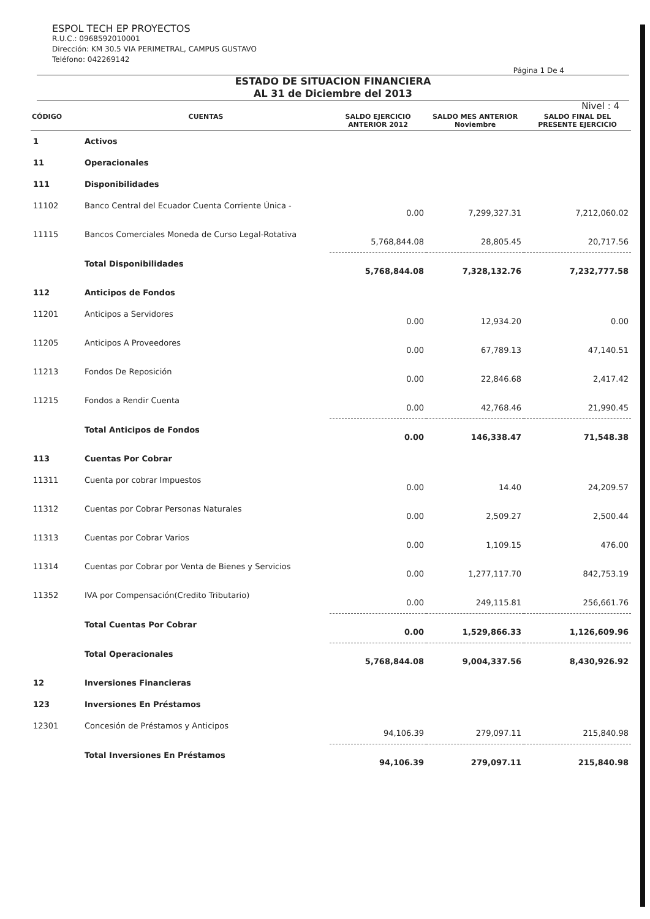ESPOL TECH EP PROYECTOS
R.U.C.: 0968592010001
Dirección: KM 30.5 VIA PERIMETRAL, CAMPUS GUSTAVO
Teléfono: 042269142
Página 1 De 4
ESTADO DE SITUACION FINANCIERA
AL 31 de Diciembre del 2013
Nivel : 4
| CÓDIGO | CUENTAS | SALDO EJERCICIO ANTERIOR 2012 | SALDO MES ANTERIOR Noviembre | SALDO FINAL DEL PRESENTE EJERCICIO |
| --- | --- | --- | --- | --- |
| 1 | Activos | | | |
| 11 | Operacionales | | | |
| 111 | Disponibilidades | | | |
| 11102 | Banco Central del Ecuador Cuenta Corriente Única - | 0.00 | 7,299,327.31 | 7,212,060.02 |
| 11115 | Bancos Comerciales Moneda de Curso Legal-Rotativa | 5,768,844.08 | 28,805.45 | 20,717.56 |
| | Total Disponibilidades | 5,768,844.08 | 7,328,132.76 | 7,232,777.58 |
| 112 | Anticipos de Fondos | | | |
| 11201 | Anticipos a Servidores | 0.00 | 12,934.20 | 0.00 |
| 11205 | Anticipos A Proveedores | 0.00 | 67,789.13 | 47,140.51 |
| 11213 | Fondos De Reposición | 0.00 | 22,846.68 | 2,417.42 |
| 11215 | Fondos a Rendir Cuenta | 0.00 | 42,768.46 | 21,990.45 |
| | Total Anticipos de Fondos | 0.00 | 146,338.47 | 71,548.38 |
| 113 | Cuentas Por Cobrar | | | |
| 11311 | Cuenta por cobrar Impuestos | 0.00 | 14.40 | 24,209.57 |
| 11312 | Cuentas por Cobrar Personas Naturales | 0.00 | 2,509.27 | 2,500.44 |
| 11313 | Cuentas por Cobrar Varios | 0.00 | 1,109.15 | 476.00 |
| 11314 | Cuentas por Cobrar por Venta de Bienes y Servicios | 0.00 | 1,277,117.70 | 842,753.19 |
| 11352 | IVA por Compensación(Credito Tributario) | 0.00 | 249,115.81 | 256,661.76 |
| | Total Cuentas Por Cobrar | 0.00 | 1,529,866.33 | 1,126,609.96 |
| | Total Operacionales | 5,768,844.08 | 9,004,337.56 | 8,430,926.92 |
| 12 | Inversiones Financieras | | | |
| 123 | Inversiones En Préstamos | | | |
| 12301 | Concesión de Préstamos y Anticipos | 94,106.39 | 279,097.11 | 215,840.98 |
| | Total Inversiones En Préstamos | 94,106.39 | 279,097.11 | 215,840.98 |